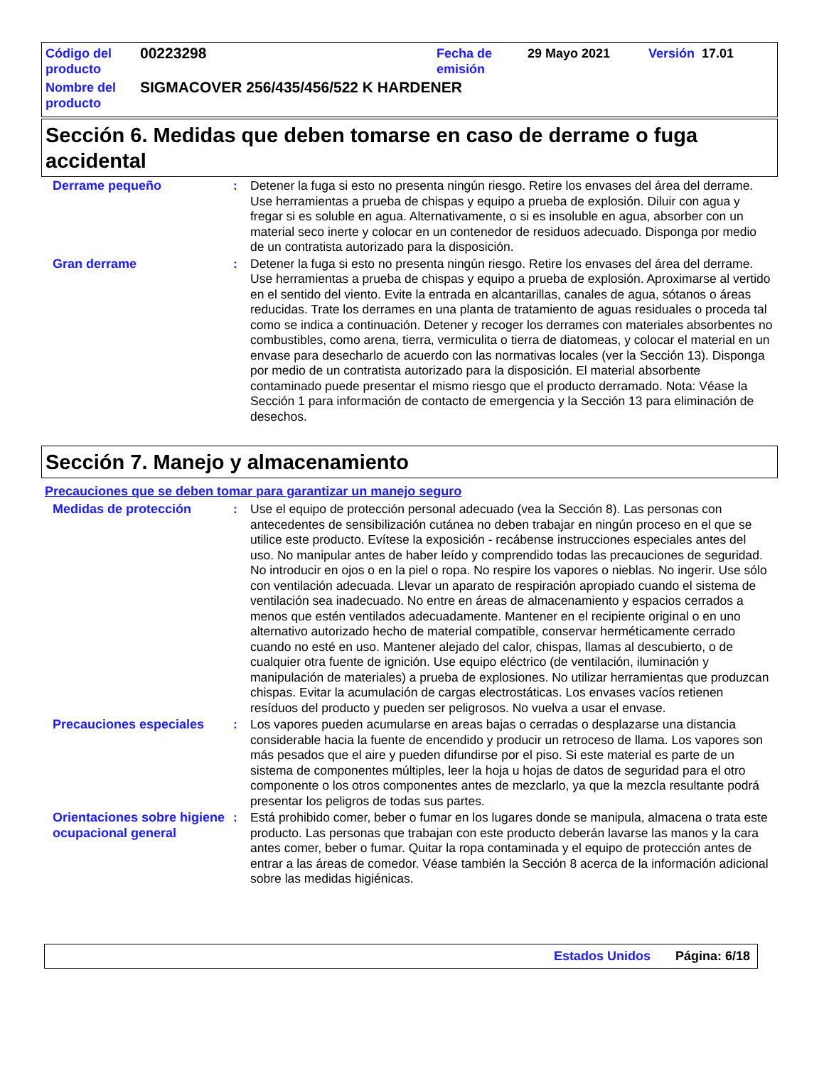| Código del producto | 00223298 | Fecha de emisión | 29 Mayo 2021 | Versión 17.01 |
| Nombre del producto | SIGMACOVER 256/435/456/522 K HARDENER | | | |
Sección 6. Medidas que deben tomarse en caso de derrame o fuga accidental
Derrame pequeño : Detener la fuga si esto no presenta ningún riesgo. Retire los envases del área del derrame. Use herramientas a prueba de chispas y equipo a prueba de explosión. Diluir con agua y fregar si es soluble en agua. Alternativamente, o si es insoluble en agua, absorber con un material seco inerte y colocar en un contenedor de residuos adecuado. Disponga por medio de un contratista autorizado para la disposición.
Gran derrame : Detener la fuga si esto no presenta ningún riesgo. Retire los envases del área del derrame. Use herramientas a prueba de chispas y equipo a prueba de explosión. Aproximarse al vertido en el sentido del viento. Evite la entrada en alcantarillas, canales de agua, sótanos o áreas reducidas. Trate los derrames en una planta de tratamiento de aguas residuales o proceda tal como se indica a continuación. Detener y recoger los derrames con materiales absorbentes no combustibles, como arena, tierra, vermiculita o tierra de diatomeas, y colocar el material en un envase para desecharlo de acuerdo con las normativas locales (ver la Sección 13). Disponga por medio de un contratista autorizado para la disposición. El material absorbente contaminado puede presentar el mismo riesgo que el producto derramado. Nota: Véase la Sección 1 para información de contacto de emergencia y la Sección 13 para eliminación de desechos.
Sección 7. Manejo y almacenamiento
Precauciones que se deben tomar para garantizar un manejo seguro
Medidas de protección : Use el equipo de protección personal adecuado (vea la Sección 8). Las personas con antecedentes de sensibilización cutánea no deben trabajar en ningún proceso en el que se utilice este producto. Evítese la exposición - recábense instrucciones especiales antes del uso. No manipular antes de haber leído y comprendido todas las precauciones de seguridad. No introducir en ojos o en la piel o ropa. No respire los vapores o nieblas. No ingerir. Use sólo con ventilación adecuada. Llevar un aparato de respiración apropiado cuando el sistema de ventilación sea inadecuado. No entre en áreas de almacenamiento y espacios cerrados a menos que estén ventilados adecuadamente. Mantener en el recipiente original o en uno alternativo autorizado hecho de material compatible, conservar herméticamente cerrado cuando no esté en uso. Mantener alejado del calor, chispas, llamas al descubierto, o de cualquier otra fuente de ignición. Use equipo eléctrico (de ventilación, iluminación y manipulación de materiales) a prueba de explosiones. No utilizar herramientas que produzcan chispas. Evitar la acumulación de cargas electrostáticas. Los envases vacíos retienen resíduos del producto y pueden ser peligrosos. No vuelva a usar el envase.
Precauciones especiales : Los vapores pueden acumularse en areas bajas o cerradas o desplazarse una distancia considerable hacia la fuente de encendido y producir un retroceso de llama. Los vapores son más pesados que el aire y pueden difundirse por el piso. Si este material es parte de un sistema de componentes múltiples, leer la hoja u hojas de datos de seguridad para el otro componente o los otros componentes antes de mezclarlo, ya que la mezcla resultante podrá presentar los peligros de todas sus partes.
Orientaciones sobre higiene ocupacional general
: Está prohibido comer, beber o fumar en los lugares donde se manipula, almacena o trata este producto. Las personas que trabajan con este producto deberán lavarse las manos y la cara antes comer, beber o fumar. Quitar la ropa contaminada y el equipo de protección antes de entrar a las áreas de comedor. Véase también la Sección 8 acerca de la información adicional sobre las medidas higiénicas.
Estados Unidos Página: 6/18